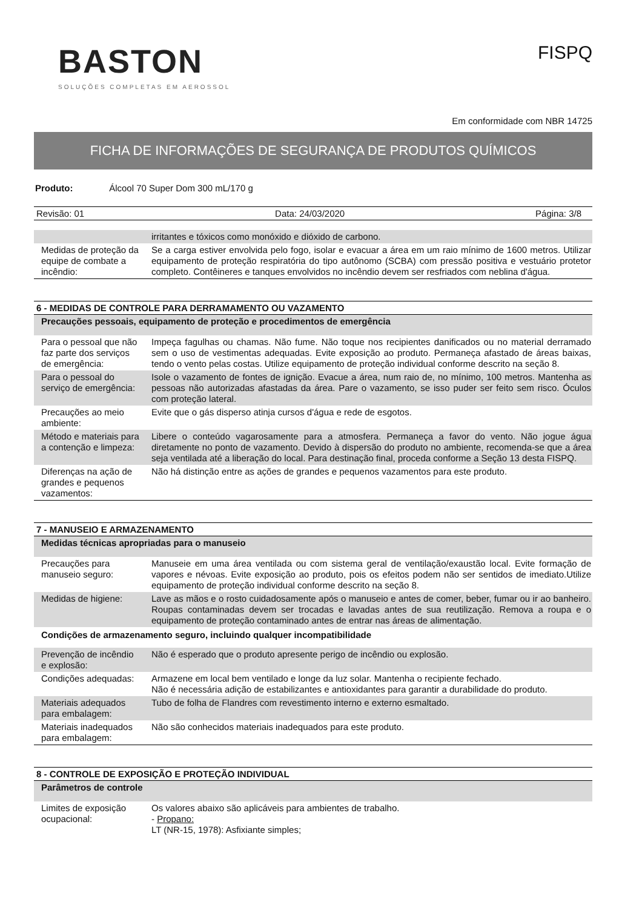BASTON
SOLUÇÕES COMPLETAS EM AEROSSOL
FISPQ
Em conformidade com NBR 14725
FICHA DE INFORMAÇÕES DE SEGURANÇA DE PRODUTOS QUÍMICOS
Produto: Álcool 70 Super Dom 300 mL/170 g
Revisão: 01 Data: 24/03/2020 Página: 3/8
| | irritantes e tóxicos como monóxido e dióxido de carbono. |
| Medidas de proteção da equipe de combate a incêndio: | Se a carga estiver envolvida pelo fogo, isolar e evacuar a área em um raio mínimo de 1600 metros. Utilizar equipamento de proteção respiratória do tipo autônomo (SCBA) com pressão positiva e vestuário protetor completo. Contêineres e tanques envolvidos no incêndio devem ser resfriados com neblina d'água. |
| 6 - MEDIDAS DE CONTROLE PARA DERRAMAMENTO OU VAZAMENTO | |
| --- | --- |
| Precauções pessoais, equipamento de proteção e procedimentos de emergência | |
| Para o pessoal que não faz parte dos serviços de emergência: | Impeça fagulhas ou chamas. Não fume. Não toque nos recipientes danificados ou no material derramado sem o uso de vestimentas adequadas. Evite exposição ao produto. Permaneça afastado de áreas baixas, tendo o vento pelas costas. Utilize equipamento de proteção individual conforme descrito na seção 8. |
| Para o pessoal do serviço de emergência: | Isole o vazamento de fontes de ignição. Evacue a área, num raio de, no mínimo, 100 metros. Mantenha as pessoas não autorizadas afastadas da área. Pare o vazamento, se isso puder ser feito sem risco. Óculos com proteção lateral. |
| Precauções ao meio ambiente: | Evite que o gás disperso atinja cursos d'água e rede de esgotos. |
| Método e materiais para a contenção e limpeza: | Libere o conteúdo vagarosamente para a atmosfera. Permaneça a favor do vento. Não jogue água diretamente no ponto de vazamento. Devido à dispersão do produto no ambiente, recomenda-se que a área seja ventilada até a liberação do local. Para destinação final, proceda conforme a Seção 13 desta FISPQ. |
| Diferenças na ação de grandes e pequenos vazamentos: | Não há distinção entre as ações de grandes e pequenos vazamentos para este produto. |
| 7 - MANUSEIO E ARMAZENAMENTO | |
| --- | --- |
| Medidas técnicas apropriadas para o manuseio | |
| Precauções para manuseio seguro: | Manuseie em uma área ventilada ou com sistema geral de ventilação/exaustão local. Evite formação de vapores e névoas. Evite exposição ao produto, pois os efeitos podem não ser sentidos de imediato.Utilize equipamento de proteção individual conforme descrito na seção 8. |
| Medidas de higiene: | Lave as mãos e o rosto cuidadosamente após o manuseio e antes de comer, beber, fumar ou ir ao banheiro. Roupas contaminadas devem ser trocadas e lavadas antes de sua reutilização. Remova a roupa e o equipamento de proteção contaminado antes de entrar nas áreas de alimentação. |
| Condições de armazenamento seguro, incluindo qualquer incompatibilidade | |
| Prevenção de incêndio e explosão: | Não é esperado que o produto apresente perigo de incêndio ou explosão. |
| Condições adequadas: | Armazene em local bem ventilado e longe da luz solar. Mantenha o recipiente fechado. Não é necessária adição de estabilizantes e antioxidantes para garantir a durabilidade do produto. |
| Materiais adequados para embalagem: | Tubo de folha de Flandres com revestimento interno e externo esmaltado. |
| Materiais inadequados para embalagem: | Não são conhecidos materiais inadequados para este produto. |
| 8 - CONTROLE DE EXPOSIÇÃO E PROTEÇÃO INDIVIDUAL | |
| --- | --- |
| Parâmetros de controle | |
| Limites de exposição ocupacional: | Os valores abaixo são aplicáveis para ambientes de trabalho. - Propano: LT (NR-15, 1978): Asfixiante simples; |